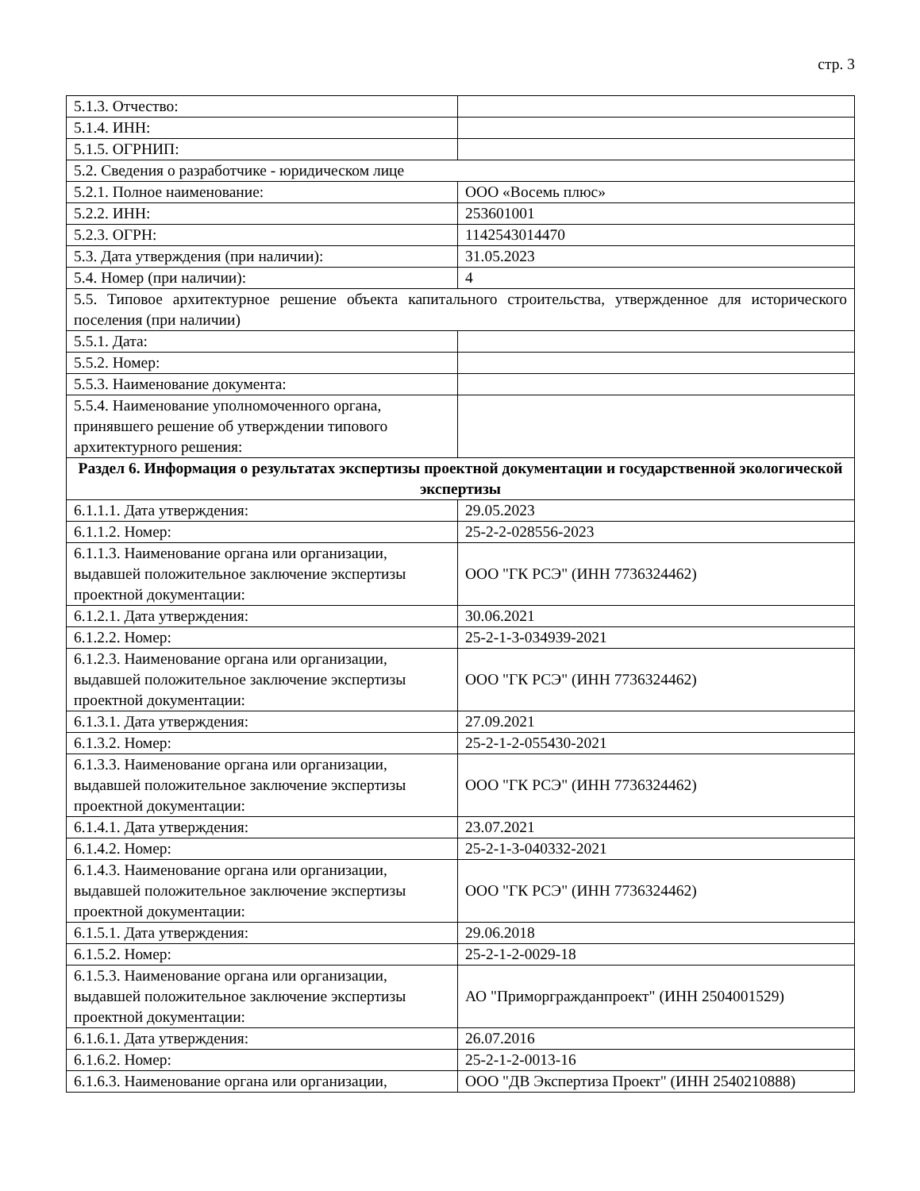стр. 3
| 5.1.3. Отчество: | |
| 5.1.4. ИНН: | |
| 5.1.5. ОГРНИП: | |
| 5.2. Сведения о разработчике - юридическом лице | |
| 5.2.1. Полное наименование: | ООО «Восемь плюс» |
| 5.2.2. ИНН: | 253601001 |
| 5.2.3. ОГРН: | 1142543014470 |
| 5.3. Дата утверждения (при наличии): | 31.05.2023 |
| 5.4. Номер (при наличии): | 4 |
| 5.5. Типовое архитектурное решение объекта капитального строительства, утвержденное для исторического поселения (при наличии) | |
| 5.5.1. Дата: | |
| 5.5.2. Номер: | |
| 5.5.3. Наименование документа: | |
| 5.5.4. Наименование уполномоченного органа, принявшего решение об утверждении типового архитектурного решения: | |
| Раздел 6. Информация о результатах экспертизы проектной документации и государственной экологической экспертизы | |
| 6.1.1.1. Дата утверждения: | 29.05.2023 |
| 6.1.1.2. Номер: | 25-2-2-028556-2023 |
| 6.1.1.3. Наименование органа или организации, выдавшей положительное заключение экспертизы проектной документации: | ООО "ГК РСЭ" (ИНН 7736324462) |
| 6.1.2.1. Дата утверждения: | 30.06.2021 |
| 6.1.2.2. Номер: | 25-2-1-3-034939-2021 |
| 6.1.2.3. Наименование органа или организации, выдавшей положительное заключение экспертизы проектной документации: | ООО "ГК РСЭ" (ИНН 7736324462) |
| 6.1.3.1. Дата утверждения: | 27.09.2021 |
| 6.1.3.2. Номер: | 25-2-1-2-055430-2021 |
| 6.1.3.3. Наименование органа или организации, выдавшей положительное заключение экспертизы проектной документации: | ООО "ГК РСЭ" (ИНН 7736324462) |
| 6.1.4.1. Дата утверждения: | 23.07.2021 |
| 6.1.4.2. Номер: | 25-2-1-3-040332-2021 |
| 6.1.4.3. Наименование органа или организации, выдавшей положительное заключение экспертизы проектной документации: | ООО "ГК РСЭ" (ИНН 7736324462) |
| 6.1.5.1. Дата утверждения: | 29.06.2018 |
| 6.1.5.2. Номер: | 25-2-1-2-0029-18 |
| 6.1.5.3. Наименование органа или организации, выдавшей положительное заключение экспертизы проектной документации: | АО "Приморгражданпроект" (ИНН 2504001529) |
| 6.1.6.1. Дата утверждения: | 26.07.2016 |
| 6.1.6.2. Номер: | 25-2-1-2-0013-16 |
| 6.1.6.3. Наименование органа или организации, | ООО "ДВ Экспертиза Проект" (ИНН 2540210888) |